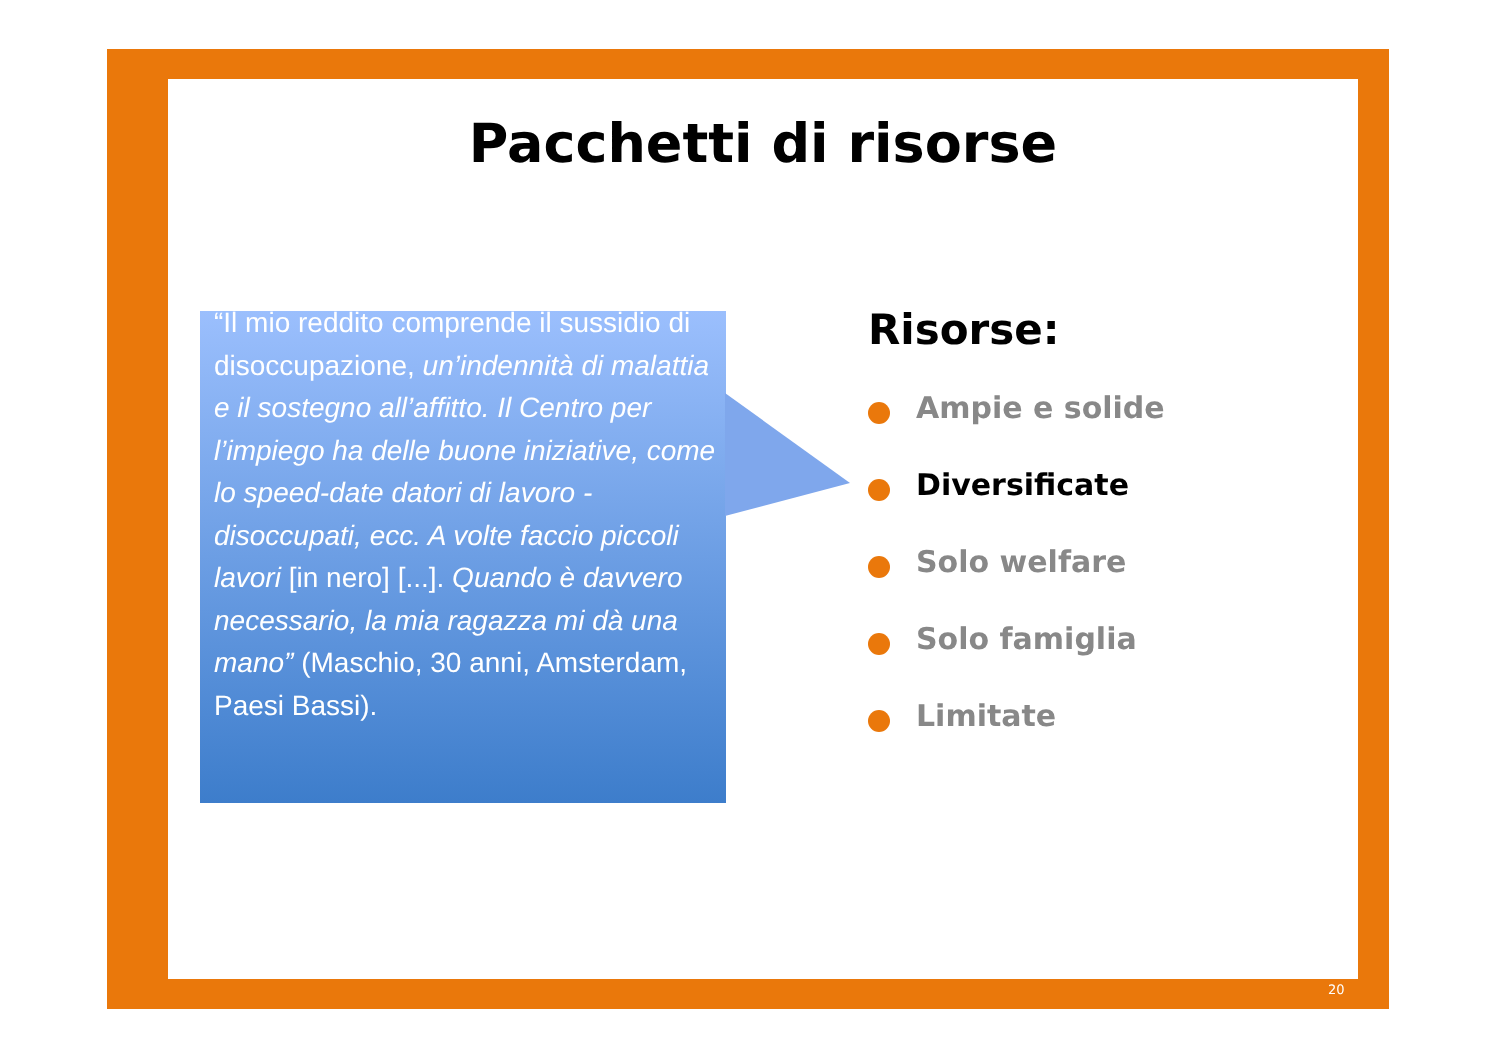Pacchetti di risorse
“Il mio reddito comprende il sussidio di disoccupazione, un’indennità di malattia e il sostegno all’affitto. Il Centro per l’impiego ha delle buone iniziative, come lo speed-date datori di lavoro - disoccupati, ecc. A volte faccio piccoli lavori [in nero] [...]. Quando è davvero necessario, la mia ragazza mi dà una mano” (Maschio, 30 anni, Amsterdam, Paesi Bassi).
Risorse:
Ampie e solide
Diversificate
Solo welfare
Solo famiglia
Limitate
20